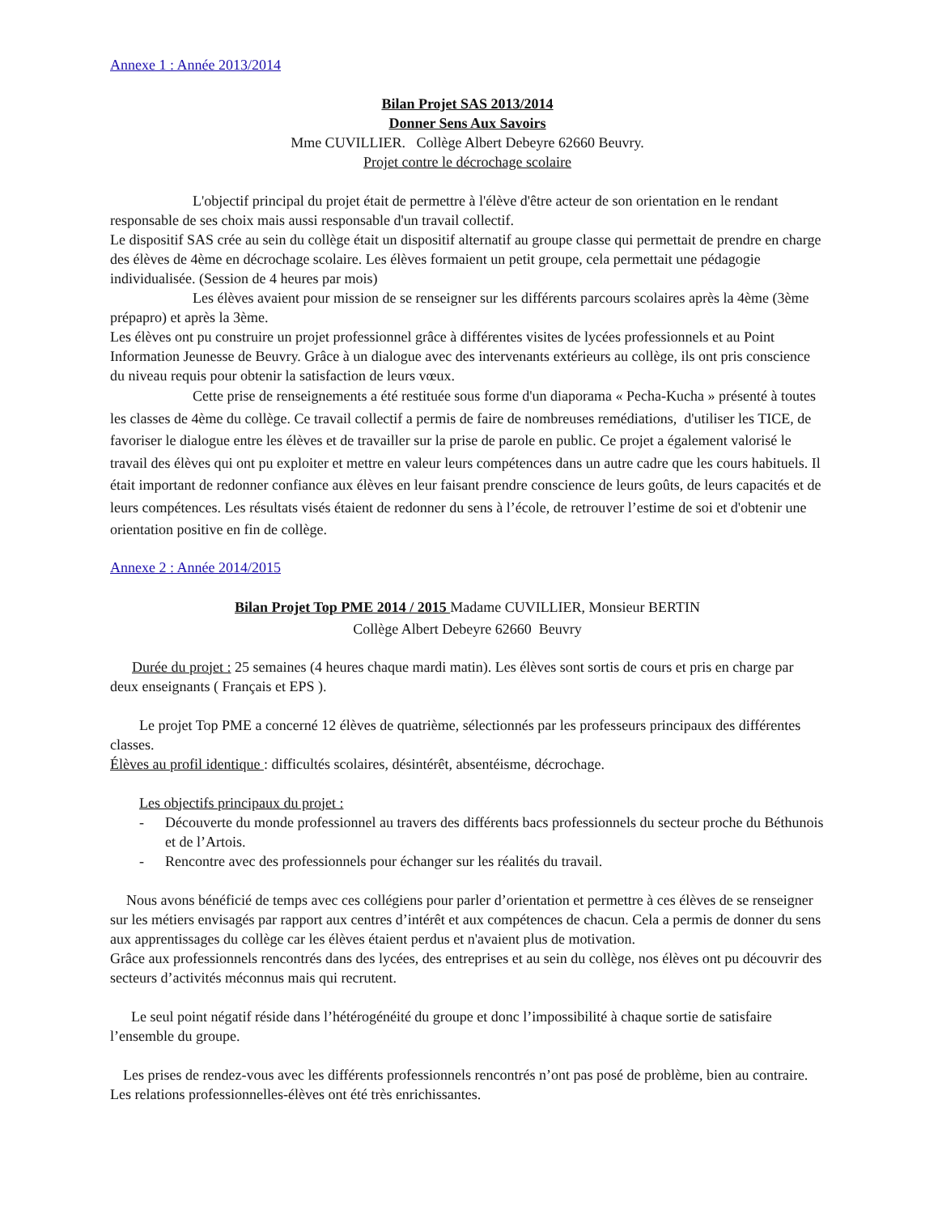Annexe 1 : Année 2013/2014
Bilan Projet SAS 2013/2014
Donner Sens Aux Savoirs
Mme CUVILLIER. Collège Albert Debeyre 62660 Beuvry.
Projet contre le décrochage scolaire
L'objectif principal du projet était de permettre à l'élève d'être acteur de son orientation en le rendant responsable de ses choix mais aussi responsable d'un travail collectif.
Le dispositif SAS crée au sein du collège était un dispositif alternatif au groupe classe qui permettait de prendre en charge des élèves de 4ème en décrochage scolaire. Les élèves formaient un petit groupe, cela permettait une pédagogie individualisée. (Session de 4 heures par mois)
Les élèves avaient pour mission de se renseigner sur les différents parcours scolaires après la 4ème (3ème prépapro) et après la 3ème.
Les élèves ont pu construire un projet professionnel grâce à différentes visites de lycées professionnels et au Point Information Jeunesse de Beuvry. Grâce à un dialogue avec des intervenants extérieurs au collège, ils ont pris conscience du niveau requis pour obtenir la satisfaction de leurs vœux.
Cette prise de renseignements a été restituée sous forme d'un diaporama « Pecha-Kucha » présenté à toutes les classes de 4ème du collège. Ce travail collectif a permis de faire de nombreuses remédiations, d'utiliser les TICE, de favoriser le dialogue entre les élèves et de travailler sur la prise de parole en public. Ce projet a également valorisé le travail des élèves qui ont pu exploiter et mettre en valeur leurs compétences dans un autre cadre que les cours habituels. Il était important de redonner confiance aux élèves en leur faisant prendre conscience de leurs goûts, de leurs capacités et de leurs compétences. Les résultats visés étaient de redonner du sens à l’école, de retrouver l’estime de soi et d'obtenir une orientation positive en fin de collège.
Annexe 2 : Année 2014/2015
Bilan Projet Top PME 2014 / 2015 Madame CUVILLIER, Monsieur BERTIN
Collège Albert Debeyre 62660 Beuvry
Durée du projet : 25 semaines (4 heures chaque mardi matin). Les élèves sont sortis de cours et pris en charge par deux enseignants ( Français et EPS ).
Le projet Top PME a concerné 12 élèves de quatrième, sélectionnés par les professeurs principaux des différentes classes.
Élèves au profil identique : difficultés scolaires, désintérêt, absentéisme, décrochage.
Les objectifs principaux du projet :
- Découverte du monde professionnel au travers des différents bacs professionnels du secteur proche du Béthunois et de l’Artois.
- Rencontre avec des professionnels pour échanger sur les réalités du travail.
Nous avons bénéficié de temps avec ces collégiens pour parler d’orientation et permettre à ces élèves de se renseigner sur les métiers envisagés par rapport aux centres d’intérêt et aux compétences de chacun. Cela a permis de donner du sens aux apprentissages du collège car les élèves étaient perdus et n'avaient plus de motivation.
Grâce aux professionnels rencontrés dans des lycées, des entreprises et au sein du collège, nos élèves ont pu découvrir des secteurs d’activités méconnus mais qui recrutent.
Le seul point négatif réside dans l’hétérogénéité du groupe et donc l’impossibilité à chaque sortie de satisfaire l’ensemble du groupe.
Les prises de rendez-vous avec les différents professionnels rencontrés n’ont pas posé de problème, bien au contraire. Les relations professionnelles-élèves ont été très enrichissantes.